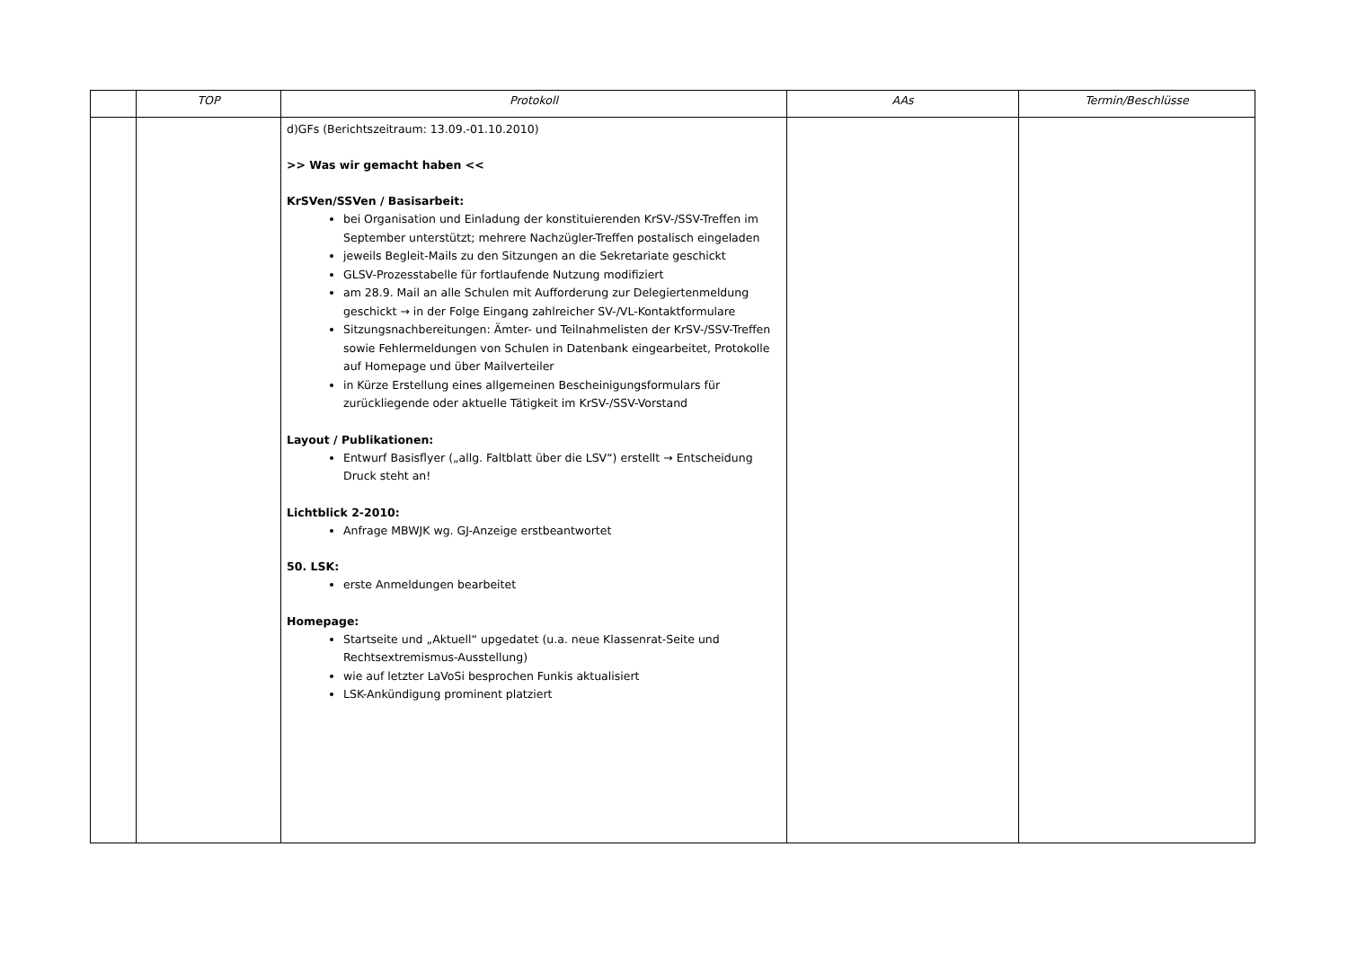| | TOP | Protokoll | AAs | Termin/Beschlüsse |
| --- | --- | --- | --- | --- |
| | | d)GFs (Berichtszeitraum: 13.09.-01.10.2010) >> Was wir gemacht haben << KrSVen/SSVen / Basisarbeit: bei Organisation und Einladung der konstituierenden KrSV-/SSV-Treffen im September unterstützt; mehrere Nachzügler-Treffen postalisch eingeladen jeweils Begleit-Mails zu den Sitzungen an die Sekretariate geschickt GLSV-Prozesstabelle für fortlaufende Nutzung modifiziert am 28.9. Mail an alle Schulen mit Aufforderung zur Delegiertenmeldung geschickt → in der Folge Eingang zahlreicher SV-/VL-Kontaktformulare Sitzungsnachbereitungen: Ämter- und Teilnahmelisten der KrSV-/SSV-Treffen sowie Fehlermeldungen von Schulen in Datenbank eingearbeitet, Protokolle auf Homepage und über Mailverteiler in Kürze Erstellung eines allgemeinen Bescheinigungsformulars für zurückliegende oder aktuelle Tätigkeit im KrSV-/SSV-Vorstand Layout / Publikationen: Entwurf Basisflyer („allg. Faltblatt über die LSV“) erstellt → Entscheidung Druck steht an! Lichtblick 2-2010: Anfrage MBWJK wg. GJ-Anzeige erstbeantwortet 50. LSK: erste Anmeldungen bearbeitet Homepage: Startseite und „Aktuell“ upgedatet (u.a. neue Klassenrat-Seite und Rechtsextremismus-Ausstellung) wie auf letzter LaVoSi besprochen Funkis aktualisiert LSK-Ankündigung prominent platziert | | |